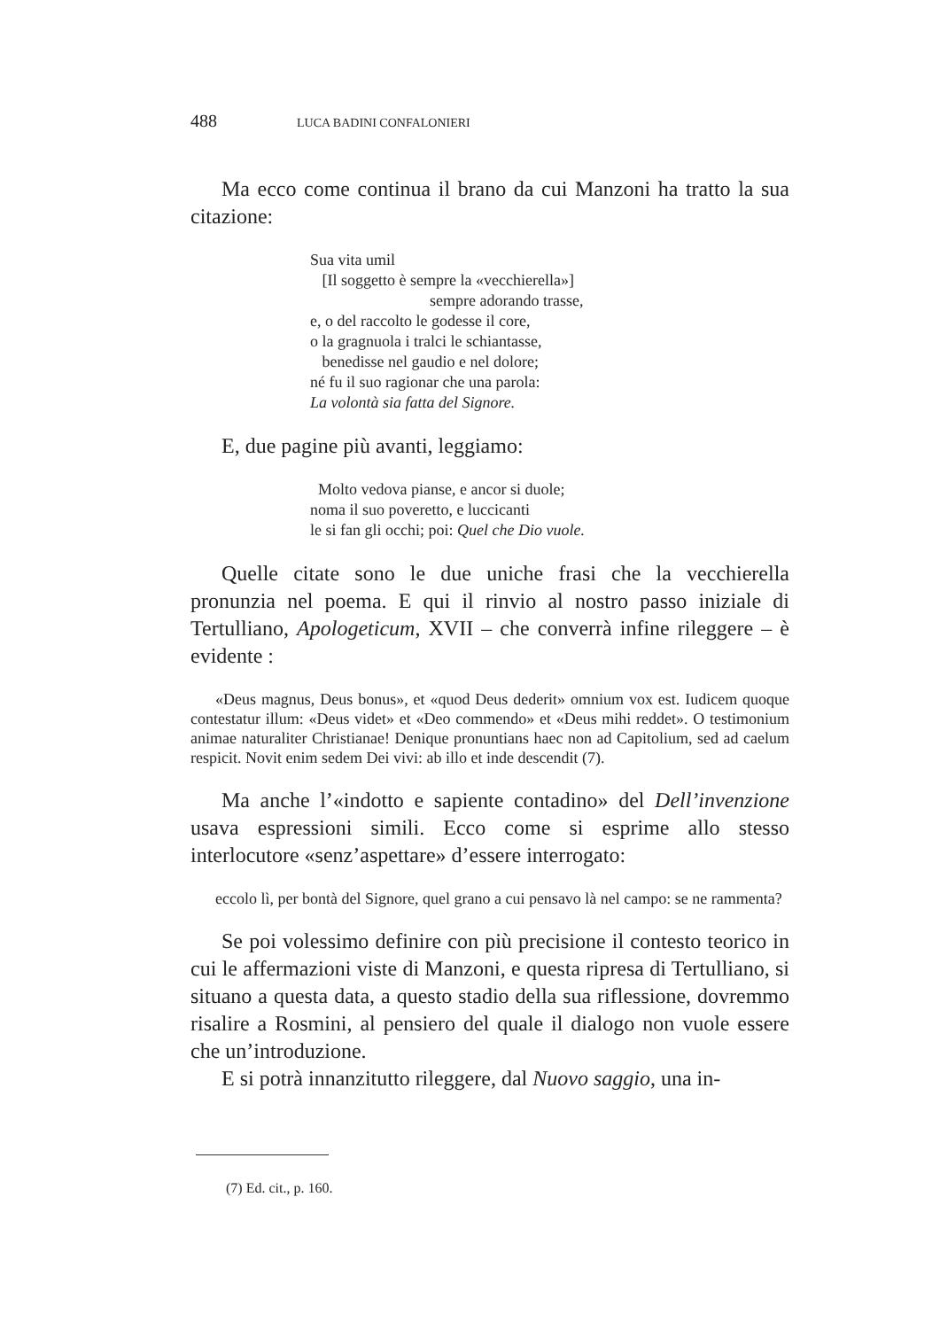488 LUCA BADINI CONFALONIERI
Ma ecco come continua il brano da cui Manzoni ha tratto la sua citazione:
Sua vita umil
[Il soggetto è sempre la «vecchierella»]
sempre adorando trasse,
e, o del raccolto le godesse il core,
o la gragnuola i tralci le schiantasse,
benedisse nel gaudio e nel dolore;
né fu il suo ragionar che una parola:
La volontà sia fatta del Signore.
E, due pagine più avanti, leggiamo:
Molto vedova pianse, e ancor si duole;
noma il suo poveretto, e luccicanti
le si fan gli occhi; poi: Quel che Dio vuole.
Quelle citate sono le due uniche frasi che la vecchierella pronunzia nel poema. E qui il rinvio al nostro passo iniziale di Tertulliano, Apologeticum, XVII – che converrà infine rileggere – è evidente :
«Deus magnus, Deus bonus», et «quod Deus dederit» omnium vox est. Iudicem quoque contestatur illum: «Deus videt» et «Deo commendo» et «Deus mihi reddet». O testimonium animae naturaliter Christianae! Denique pronuntians haec non ad Capitolium, sed ad caelum respicit. Novit enim sedem Dei vivi: ab illo et inde descendit (7).
Ma anche l’«indotto e sapiente contadino» del Dell’invenzione usava espressioni simili. Ecco come si esprime allo stesso interlocutore «senz’aspettare» d’essere interrogato:
eccolo lì, per bontà del Signore, quel grano a cui pensavo là nel campo: se ne rammenta?
Se poi volessimo definire con più precisione il contesto teorico in cui le affermazioni viste di Manzoni, e questa ripresa di Tertulliano, si situano a questa data, a questo stadio della sua riflessione, dovremmo risalire a Rosmini, al pensiero del quale il dialogo non vuole essere che un’introduzione.
E si potrà innanzitutto rileggere, dal Nuovo saggio, una in-
(7) Ed. cit., p. 160.